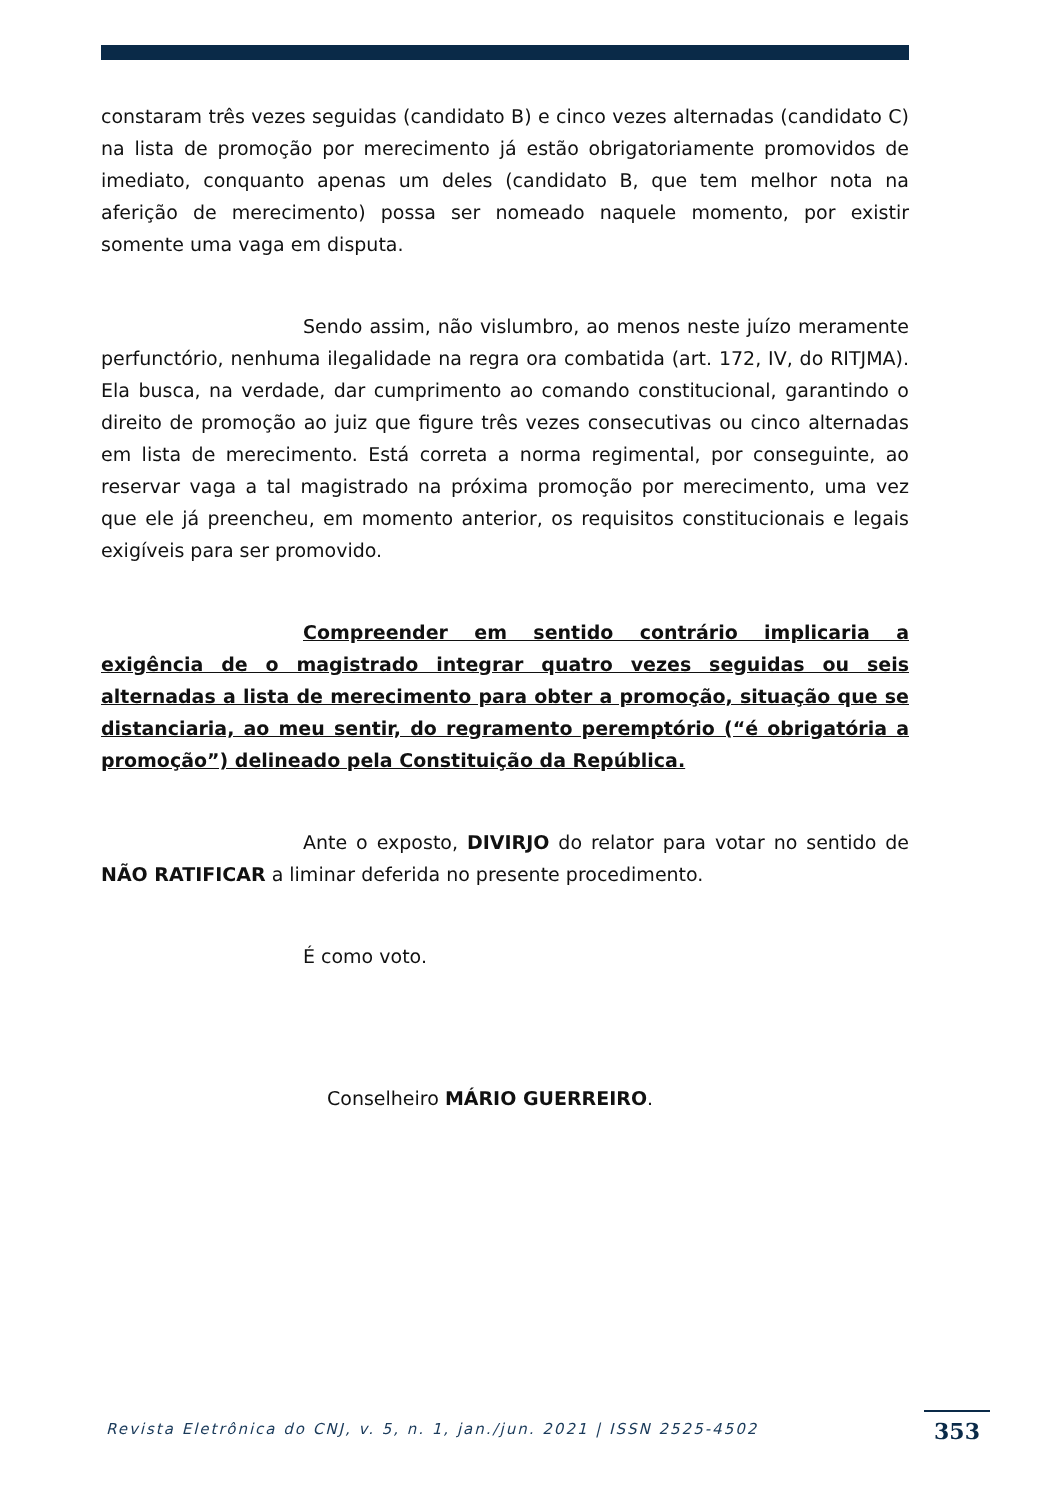constaram três vezes seguidas (candidato B) e cinco vezes alternadas (candidato C) na lista de promoção por merecimento já estão obrigatoriamente promovidos de imediato, conquanto apenas um deles (candidato B, que tem melhor nota na aferição de merecimento) possa ser nomeado naquele momento, por existir somente uma vaga em disputa.
Sendo assim, não vislumbro, ao menos neste juízo meramente perfunctório, nenhuma ilegalidade na regra ora combatida (art. 172, IV, do RITJMA). Ela busca, na verdade, dar cumprimento ao comando constitucional, garantindo o direito de promoção ao juiz que figure três vezes consecutivas ou cinco alternadas em lista de merecimento. Está correta a norma regimental, por conseguinte, ao reservar vaga a tal magistrado na próxima promoção por merecimento, uma vez que ele já preencheu, em momento anterior, os requisitos constitucionais e legais exigíveis para ser promovido.
Compreender em sentido contrário implicaria a exigência de o magistrado integrar quatro vezes seguidas ou seis alternadas a lista de merecimento para obter a promoção, situação que se distanciaria, ao meu sentir, do regramento peremptório (“é obrigatória a promoção”) delineado pela Constituição da República.
Ante o exposto, DIVIRJO do relator para votar no sentido de NÃO RATIFICAR a liminar deferida no presente procedimento.
É como voto.
Conselheiro MÁRIO GUERREIRO.
Revista Eletrônica do CNJ, v. 5, n. 1, jan./jun. 2021 | ISSN 2525-4502
353